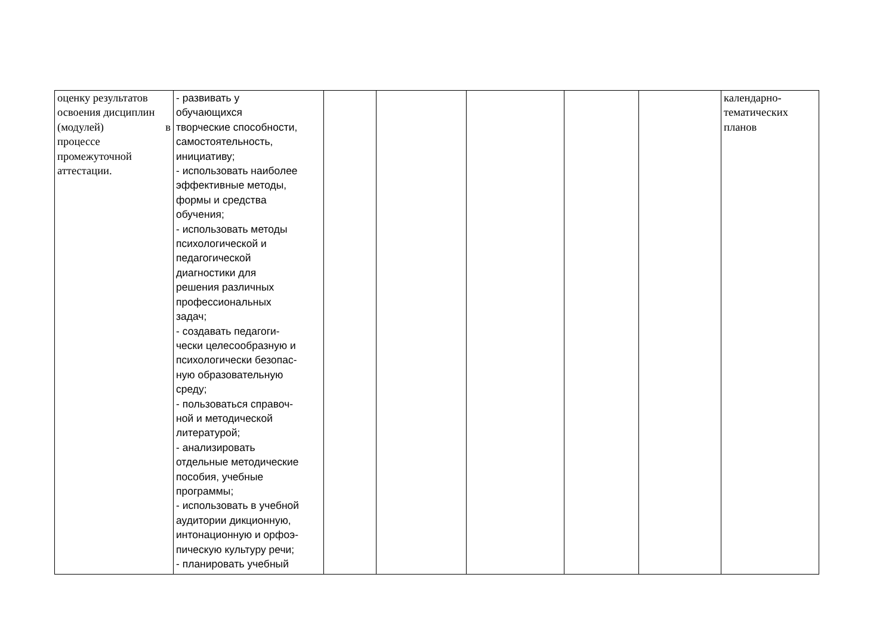| оценку результатов освоения дисциплин (модулей) в процессе промежуточной аттестации. | - развивать у обучающихся творческие способности, самостоятельность, инициативу; - использовать наиболее эффективные методы, формы и средства обучения; - использовать методы психологической и педагогической диагностики для решения различных профессиональных задач; - создавать педагоги- чески целесообразную и психологически безопас- ную образовательную среду; - пользоваться справоч- ной и методической литературой; - анализировать отдельные методические пособия, учебные программы; - использовать в учебной аудитории дикционную, интонационную и орфоэ- пическую культуру речи; - планировать учебный | | | | | | календарно- тематических планов |